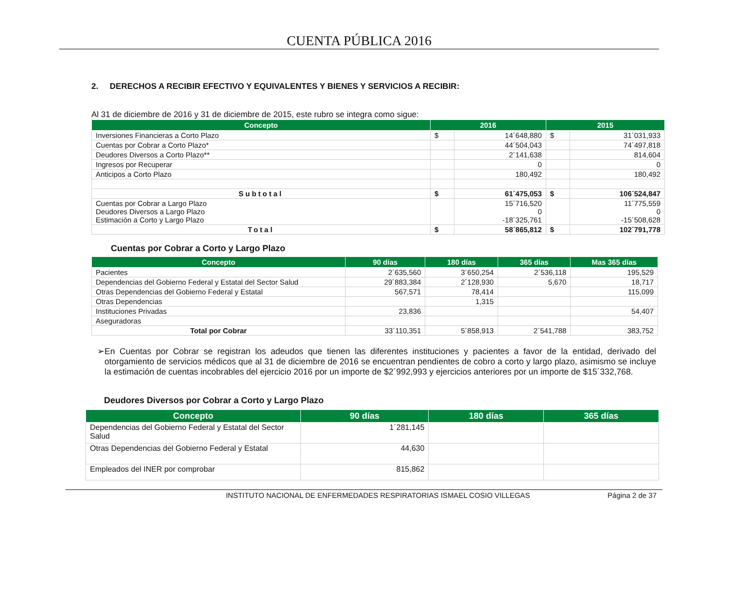CUENTA PÚBLICA 2016
2. DERECHOS A RECIBIR EFECTIVO Y EQUIVALENTES Y BIENES Y SERVICIOS A RECIBIR:
Al 31 de diciembre de 2016 y 31 de diciembre de 2015, este rubro se integra como sigue:
| Concepto | 2016 | | 2015 | |
| --- | --- | --- | --- | --- |
| Inversiones Financieras a Corto Plazo | $ | 14´648,880 | $ | 31´031,933 |
| Cuentas por Cobrar a Corto Plazo* | | 44´504,043 | | 74´497,818 |
| Deudores Diversos a Corto Plazo** | | 2´141,638 | | 814,604 |
| Ingresos por Recuperar | | 0 | | 0 |
| Anticipos a Corto Plazo | | 180,492 | | 180,492 |
| Subtotal | $ | 61´475,053 | $ | 106´524,847 |
| Cuentas por Cobrar a Largo Plazo Deudores Diversos a Largo Plazo Estimación a Corto y Largo Plazo | | 15´716,520 0 -18´325,761 | | 11´775,559 0 -15´508,628 |
| Total | $ | 58´865,812 | $ | 102´791,778 |
Cuentas por Cobrar a Corto y Largo Plazo
| Concepto | 90 días | 180 días | 365 días | Mas 365 días |
| --- | --- | --- | --- | --- |
| Pacientes | 2´635,560 | 3´650,254 | 2´536,118 | 195,529 |
| Dependencias del Gobierno Federal y Estatal del Sector Salud | 29´883,384 | 2´128,930 | 5,670 | 18,717 |
| Otras Dependencias del Gobierno Federal y Estatal | 567,571 | 78,414 | | 115,099 |
| Otras Dependencias | | 1,315 | | |
| Instituciones Privadas | 23,836 | | | 54,407 |
| Aseguradoras | | | | |
| Total por Cobrar | 33´110,351 | 5´858,913 | 2´541,788 | 383,752 |
➢ En Cuentas por Cobrar se registran los adeudos que tienen las diferentes instituciones y pacientes a favor de la entidad, derivado del otorgamiento de servicios médicos que al 31 de diciembre de 2016 se encuentran pendientes de cobro a corto y largo plazo, asimismo se incluye la estimación de cuentas incobrables del ejercicio 2016 por un importe de $2´992,993 y ejercicios anteriores por un importe de $15´332,768.
Deudores Diversos por Cobrar a Corto y Largo Plazo
| Concepto | 90 días | 180 días | 365 días |
| --- | --- | --- | --- |
| Dependencias del Gobierno Federal y Estatal del Sector Salud | 1´281,145 | | |
| Otras Dependencias del Gobierno Federal y Estatal | 44,630 | | |
| Empleados del INER por comprobar | 815,862 | | |
INSTITUTO NACIONAL DE ENFERMEDADES RESPIRATORIAS ISMAEL COSIO VILLEGAS Página 2 de 37